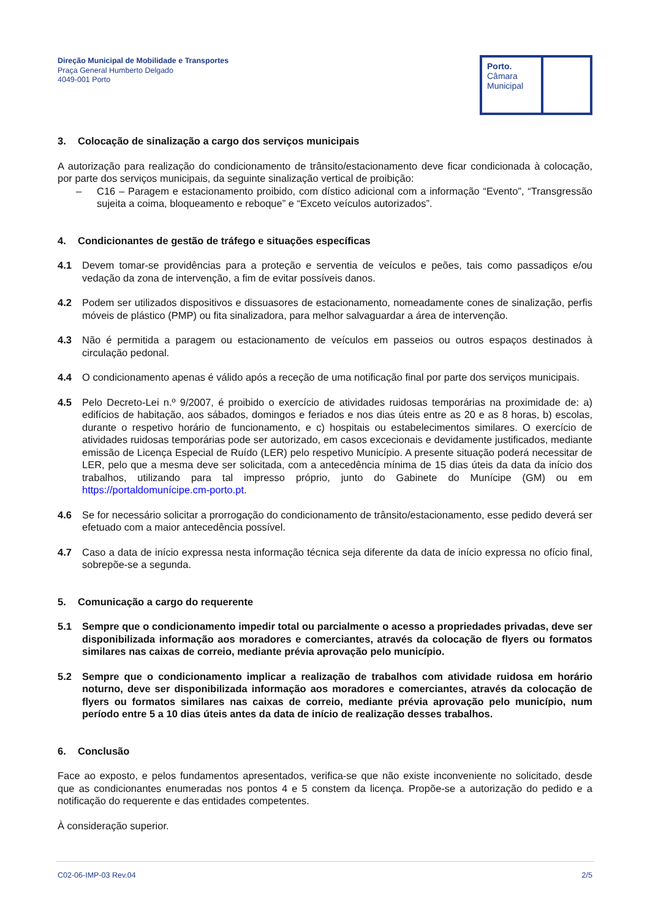Direção Municipal de Mobilidade e Transportes
Praça General Humberto Delgado
4049-001 Porto
Porto.
Câmara
Municipal
3. Colocação de sinalização a cargo dos serviços municipais
A autorização para realização do condicionamento de trânsito/estacionamento deve ficar condicionada à colocação, por parte dos serviços municipais, da seguinte sinalização vertical de proibição:
– C16 – Paragem e estacionamento proibido, com dístico adicional com a informação “Evento”, “Transgressão sujeita a coima, bloqueamento e reboque” e “Exceto veículos autorizados”.
4. Condicionantes de gestão de tráfego e situações específicas
4.1 Devem tomar-se providências para a proteção e serventia de veículos e peões, tais como passadiços e/ou vedação da zona de intervenção, a fim de evitar possíveis danos.
4.2 Podem ser utilizados dispositivos e dissuasores de estacionamento, nomeadamente cones de sinalização, perfis móveis de plástico (PMP) ou fita sinalizadora, para melhor salvaguardar a área de intervenção.
4.3 Não é permitida a paragem ou estacionamento de veículos em passeios ou outros espaços destinados à circulação pedonal.
4.4 O condicionamento apenas é válido após a receção de uma notificação final por parte dos serviços municipais.
4.5 Pelo Decreto-Lei n.º 9/2007, é proibido o exercício de atividades ruidosas temporárias na proximidade de: a) edifícios de habitação, aos sábados, domingos e feriados e nos dias úteis entre as 20 e as 8 horas, b) escolas, durante o respetivo horário de funcionamento, e c) hospitais ou estabelecimentos similares. O exercício de atividades ruidosas temporárias pode ser autorizado, em casos excecionais e devidamente justificados, mediante emissão de Licença Especial de Ruído (LER) pelo respetivo Município. A presente situação poderá necessitar de LER, pelo que a mesma deve ser solicitada, com a antecedência mínima de 15 dias úteis da data da início dos trabalhos, utilizando para tal impresso próprio, junto do Gabinete do Munícipe (GM) ou em https://portaldomunícipe.cm-porto.pt.
4.6 Se for necessário solicitar a prorrogação do condicionamento de trânsito/estacionamento, esse pedido deverá ser efetuado com a maior antecedência possível.
4.7 Caso a data de início expressa nesta informação técnica seja diferente da data de início expressa no ofício final, sobrepõe-se a segunda.
5. Comunicação a cargo do requerente
5.1 Sempre que o condicionamento impedir total ou parcialmente o acesso a propriedades privadas, deve ser disponibilizada informação aos moradores e comerciantes, através da colocação de flyers ou formatos similares nas caixas de correio, mediante prévia aprovação pelo município.
5.2 Sempre que o condicionamento implicar a realização de trabalhos com atividade ruidosa em horário noturno, deve ser disponibilizada informação aos moradores e comerciantes, através da colocação de flyers ou formatos similares nas caixas de correio, mediante prévia aprovação pelo município, num período entre 5 a 10 dias úteis antes da data de início de realização desses trabalhos.
6. Conclusão
Face ao exposto, e pelos fundamentos apresentados, verifica-se que não existe inconveniente no solicitado, desde que as condicionantes enumeradas nos pontos 4 e 5 constem da licença. Propõe-se a autorização do pedido e a notificação do requerente e das entidades competentes.
À consideração superior.
C02-06-IMP-03 Rev.04 2/5